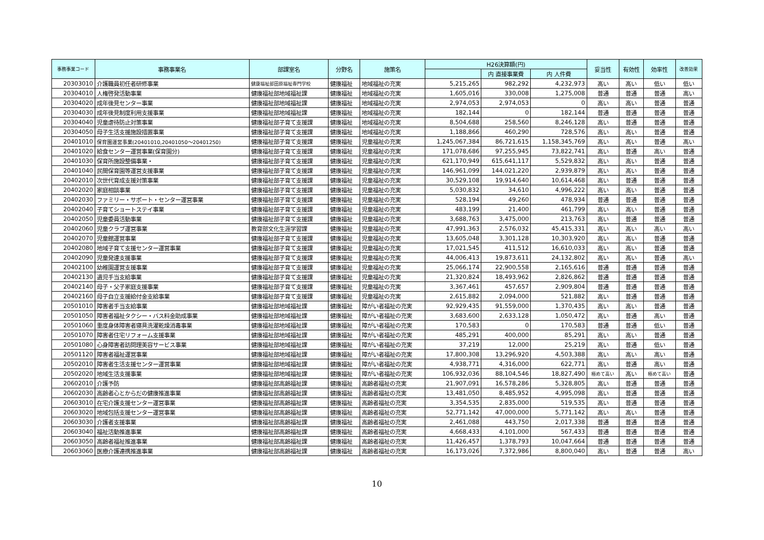| 事務事業コード | 事務事業名 | 部課室名 | 分野名 | 施策名 | H26決算額(円) | | | 妥当性 | 有効性 | 効率性 | 改善効果 |
| --- | --- | --- | --- | --- | --- | --- | --- | --- | --- | --- | --- |
| | | | | | | 内 直接事業費 | 内 人件費 | | | | |
| 20303010 | 介護職員初任者研修事業 | 健康福祉部田原福祉専門学校 | 健康福祉 | 地域福祉の充実 | 5,215,265 | 982,292 | 4,232,973 | 高い | 高い | 低い | 低い |
| 20304010 | 人権啓発活動事業 | 健康福祉部地域福祉課 | 健康福祉 | 地域福祉の充実 | 1,605,016 | 330,008 | 1,275,008 | 普通 | 普通 | 普通 | 高い |
| 20304020 | 成年後見センター事業 | 健康福祉部地域福祉課 | 健康福祉 | 地域福祉の充実 | 2,974,053 | 2,974,053 | 0 | 高い | 高い | 普通 | 普通 |
| 20304030 | 成年後見制度利用支援事業 | 健康福祉部地域福祉課 | 健康福祉 | 地域福祉の充実 | 182,144 | 0 | 182,144 | 普通 | 普通 | 普通 | 普通 |
| 20304040 | 児童虐待防止対策事業 | 健康福祉部子育て支援課 | 健康福祉 | 地域福祉の充実 | 8,504,688 | 258,560 | 8,246,128 | 高い | 普通 | 普通 | 普通 |
| 20304050 | 母子生活支援施設措置事業 | 健康福祉部子育て支援課 | 健康福祉 | 地域福祉の充実 | 1,188,866 | 460,290 | 728,576 | 高い | 高い | 普通 | 普通 |
| 20401010 | 保育園運営事業(20401010,20401050～20401250) | 健康福祉部子育て支援課 | 健康福祉 | 児童福祉の充実 | 1,245,067,384 | 86,721,615 | 1,158,345,769 | 高い | 高い | 普通 | 高い |
| 20401020 | 給食センター運営事業(保育園分) | 健康福祉部子育て支援課 | 健康福祉 | 児童福祉の充実 | 171,078,686 | 97,255,945 | 73,822,741 | 高い | 普通 | 高い | 普通 |
| 20401030 | 保育所施設整備事業・ | 健康福祉部子育て支援課 | 健康福祉 | 児童福祉の充実 | 621,170,949 | 615,641,117 | 5,529,832 | 高い | 高い | 普通 | 普通 |
| 20401040 | 民間保育園等運営支援事業 | 健康福祉部子育て支援課 | 健康福祉 | 児童福祉の充実 | 146,961,099 | 144,021,220 | 2,939,879 | 高い | 高い | 普通 | 普通 |
| 20402010 | 次世代育成支援対策事業 | 健康福祉部子育て支援課 | 健康福祉 | 児童福祉の充実 | 30,529,108 | 19,914,640 | 10,614,468 | 高い | 普通 | 普通 | 普通 |
| 20402020 | 家庭相談事業 | 健康福祉部子育て支援課 | 健康福祉 | 児童福祉の充実 | 5,030,832 | 34,610 | 4,996,222 | 高い | 高い | 普通 | 普通 |
| 20402030 | ファミリー・サポート・センター運営事業 | 健康福祉部子育て支援課 | 健康福祉 | 児童福祉の充実 | 528,194 | 49,260 | 478,934 | 普通 | 普通 | 普通 | 普通 |
| 20402040 | 子育てショートステイ事業 | 健康福祉部子育て支援課 | 健康福祉 | 児童福祉の充実 | 483,199 | 21,400 | 461,799 | 高い | 高い | 普通 | 普通 |
| 20402050 | 児童委員活動事業 | 健康福祉部子育て支援課 | 健康福祉 | 児童福祉の充実 | 3,688,763 | 3,475,000 | 213,763 | 高い | 普通 | 普通 | 普通 |
| 20402060 | 児童クラブ運営事業 | 教育部文化生涯学習課 | 健康福祉 | 児童福祉の充実 | 47,991,363 | 2,576,032 | 45,415,331 | 高い | 高い | 高い | 高い |
| 20402070 | 児童館運営事業 | 健康福祉部子育て支援課 | 健康福祉 | 児童福祉の充実 | 13,605,048 | 3,301,128 | 10,303,920 | 高い | 高い | 普通 | 普通 |
| 20402080 | 地域子育て支援センター運営事業 | 健康福祉部子育て支援課 | 健康福祉 | 児童福祉の充実 | 17,021,545 | 411,512 | 16,610,033 | 高い | 高い | 普通 | 普通 |
| 20402090 | 児童発達支援事業 | 健康福祉部子育て支援課 | 健康福祉 | 児童福祉の充実 | 44,006,413 | 19,873,611 | 24,132,802 | 高い | 高い | 普通 | 高い |
| 20402100 | 幼稚園運営支援事業 | 健康福祉部子育て支援課 | 健康福祉 | 児童福祉の充実 | 25,066,174 | 22,900,558 | 2,165,616 | 普通 | 普通 | 普通 | 普通 |
| 20402130 | 遺児手当支給事業 | 健康福祉部子育て支援課 | 健康福祉 | 児童福祉の充実 | 21,320,824 | 18,493,962 | 2,826,862 | 普通 | 普通 | 普通 | 普通 |
| 20402140 | 母子・父子家庭支援事業 | 健康福祉部子育て支援課 | 健康福祉 | 児童福祉の充実 | 3,367,461 | 457,657 | 2,909,804 | 普通 | 普通 | 普通 | 普通 |
| 20402160 | 母子自立支援給付金支給事業 | 健康福祉部子育て支援課 | 健康福祉 | 児童福祉の充実 | 2,615,882 | 2,094,000 | 521,882 | 高い | 普通 | 普通 | 普通 |
| 20501010 | 障害者手当支給事業 | 健康福祉部地域福祉課 | 健康福祉 | 障がい者福祉の充実 | 92,929,435 | 91,559,000 | 1,370,435 | 高い | 高い | 普通 | 普通 |
| 20501050 | 障害者福祉タクシー・バス料金助成事業 | 健康福祉部地域福祉課 | 健康福祉 | 障がい者福祉の充実 | 3,683,600 | 2,633,128 | 1,050,472 | 高い | 普通 | 高い | 普通 |
| 20501060 | 重度身体障害者寝具洗濯乾燥消毒事業 | 健康福祉部地域福祉課 | 健康福祉 | 障がい者福祉の充実 | 170,583 | 0 | 170,583 | 普通 | 普通 | 低い | 普通 |
| 20501070 | 障害者住宅リフォーム支援事業 | 健康福祉部地域福祉課 | 健康福祉 | 障がい者福祉の充実 | 485,291 | 400,000 | 85,291 | 高い | 高い | 普通 | 普通 |
| 20501080 | 心身障害者訪問理美容サービス事業 | 健康福祉部地域福祉課 | 健康福祉 | 障がい者福祉の充実 | 37,219 | 12,000 | 25,219 | 高い | 普通 | 低い | 普通 |
| 20501120 | 障害者福祉運営事業 | 健康福祉部地域福祉課 | 健康福祉 | 障がい者福祉の充実 | 17,800,308 | 13,296,920 | 4,503,388 | 高い | 高い | 高い | 普通 |
| 20502010 | 障害者生活支援センター運営事業 | 健康福祉部地域福祉課 | 健康福祉 | 障がい者福祉の充実 | 4,938,771 | 4,316,000 | 622,771 | 高い | 普通 | 高い | 普通 |
| 20502020 | 地域生活支援事業 | 健康福祉部地域福祉課 | 健康福祉 | 障がい者福祉の充実 | 106,932,036 | 88,104,546 | 18,827,490 | 極めて高い | 高い | 極めて高い | 普通 |
| 20602010 | 介護予防 | 健康福祉部高齢福祉課 | 健康福祉 | 高齢者福祉の充実 | 21,907,091 | 16,578,286 | 5,328,805 | 高い | 普通 | 普通 | 普通 |
| 20602030 | 高齢者心とからだの健康推進事業 | 健康福祉部高齢福祉課 | 健康福祉 | 高齢者福祉の充実 | 13,481,050 | 8,485,952 | 4,995,098 | 高い | 普通 | 普通 | 普通 |
| 20603010 | 在宅介護支援センター運営事業 | 健康福祉部高齢福祉課 | 健康福祉 | 高齢者福祉の充実 | 3,354,535 | 2,835,000 | 519,535 | 高い | 普通 | 普通 | 普通 |
| 20603020 | 地域包括支援センター運営事業 | 健康福祉部高齢福祉課 | 健康福祉 | 高齢者福祉の充実 | 52,771,142 | 47,000,000 | 5,771,142 | 高い | 高い | 普通 | 普通 |
| 20603030 | 介護者支援事業 | 健康福祉部高齢福祉課 | 健康福祉 | 高齢者福祉の充実 | 2,461,088 | 443,750 | 2,017,338 | 普通 | 普通 | 普通 | 普通 |
| 20603040 | 福祉活動推進事業 | 健康福祉部高齢福祉課 | 健康福祉 | 高齢者福祉の充実 | 4,668,433 | 4,101,000 | 567,433 | 普通 | 普通 | 普通 | 普通 |
| 20603050 | 高齢者福祉推進事業 | 健康福祉部高齢福祉課 | 健康福祉 | 高齢者福祉の充実 | 11,426,457 | 1,378,793 | 10,047,664 | 普通 | 普通 | 普通 | 普通 |
| 20603060 | 医療介護連携推進事業 | 健康福祉部高齢福祉課 | 健康福祉 | 高齢者福祉の充実 | 16,173,026 | 7,372,986 | 8,800,040 | 高い | 普通 | 普通 | 高い |
10